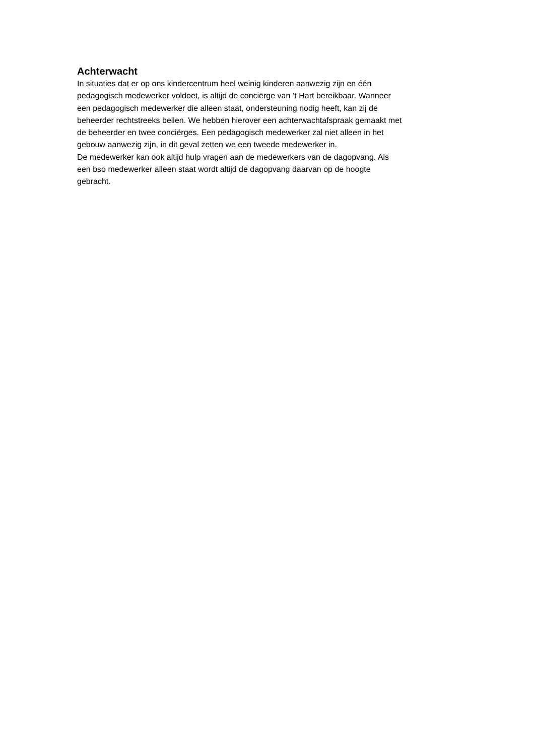Achterwacht
In situaties dat er op ons kindercentrum heel weinig kinderen aanwezig zijn en één
pedagogisch medewerker voldoet, is altijd de conciërge van ’t Hart bereikbaar. Wanneer
een pedagogisch medewerker die alleen staat, ondersteuning nodig heeft, kan zij de
beheerder rechtstreeks bellen. We hebben hierover een achterwachtafspraak gemaakt met
de beheerder en twee conciërges. Een pedagogisch medewerker zal niet alleen in het
gebouw aanwezig zijn, in dit geval zetten we een tweede medewerker in.
De medewerker kan ook altijd hulp vragen aan de medewerkers van de dagopvang. Als
een bso medewerker alleen staat wordt altijd de dagopvang daarvan op de hoogte
gebracht.